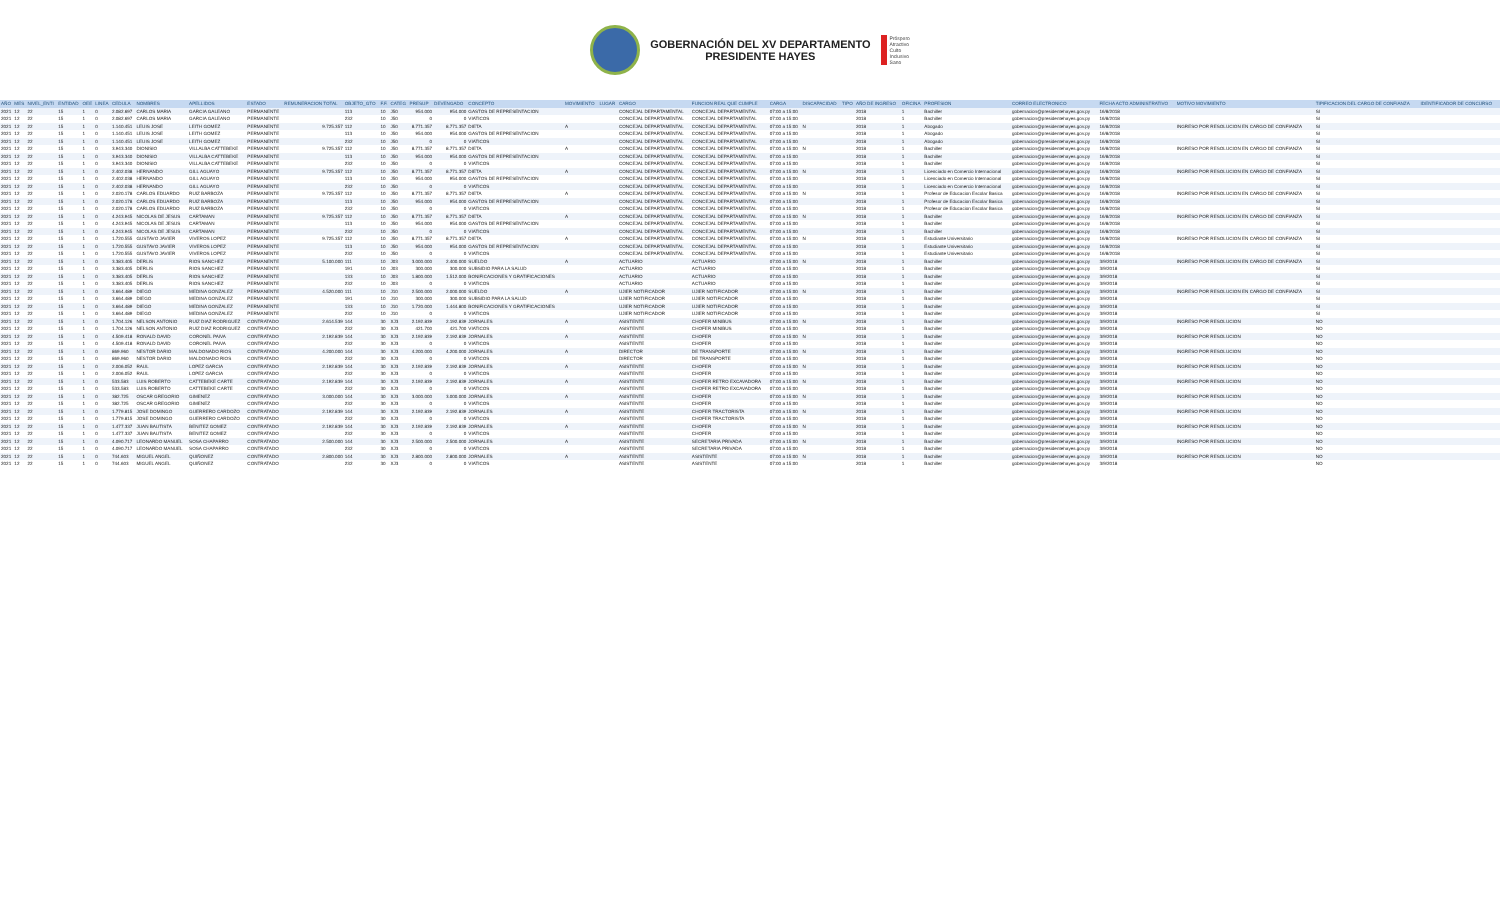GOBERNACIÓN DEL XV DEPARTAMENTO
PRESIDENTE HAYES
Próspero
Atractivo
Culto
Inclusivo
Sano
| AÑO | MES | NIVEL_ENTI | ENTIDAD | OEE | LINEA | CEDULA | NOMBRES | APELLIDOS | ESTADO | REMUNERACION TOTAL | OBJETO_GTO | F.F. | CATEG | PRESUP | DEVENGADO | CONCEPTO | MOVIMIENTO | LUGAR | CARGO | FUNCION REAL QUE CUMPLE | CARGA | DISCAPACIDAD | TIPO | AÑO DE INGRESO | OFICINA | PROFESION | CORREO ELECTRONICO | FECHA ACTO ADMINISTRATIVO | MOTIVO MOVIMIENTO | TIPIFICACION DEL CARGO DE CONFIANZA | IDENTIFICADOR DE CONCURSO |
| --- | --- | --- | --- | --- | --- | --- | --- | --- | --- | --- | --- | --- | --- | --- | --- | --- | --- | --- | --- | --- | --- | --- | --- | --- | --- | --- | --- | --- | --- | --- | --- |
| 2021 | 12 | 22 | 15 | 1 | 0 | 2.082.697 | CARLOS MARIA | GARCIA GALEANO | PERMANENTE | | 113 | 10 | J50 | 954.000 | 954.000 | GASTOS DE REPRESENTACION | | | CONCEJAL DEPARTAMENTAL | CONCEJAL DEPARTAMENTAL | 07:00 a 15:00 | | | 2018 | 1 | Bachiller | gobernacion@presidentehayes.gov.py | 16/8/2018 | | SI | |
| 2021 | 12 | 22 | 15 | 1 | 0 | 2.082.697 | CARLOS MARIA | GARCIA GALEANO | PERMANENTE | | 232 | 10 | J50 | 0 | 0 | VIATICOS | | | CONCEJAL DEPARTAMENTAL | CONCEJAL DEPARTAMENTAL | 07:00 a 15:00 | | | 2018 | 1 | Bachiller | gobernacion@presidentehayes.gov.py | 16/8/2018 | | SI | |
| 2021 | 12 | 22 | 15 | 1 | 0 | 1.140.451 | LEUIS JOSE | LEITH GOMEZ | PERMANENTE | 9.725.357 | 112 | 10 | J50 | 8.771.357 | 8.771.357 | DIETA | A | | CONCEJAL DEPARTAMENTAL | CONCEJAL DEPARTAMENTAL | 07:00 a 15:00 | N | | 2018 | 1 | Abogado | gobernacion@presidentehayes.gov.py | 16/8/2018 | INGRESO POR RESOLUCION EN CARGO DE CONFIANZA | SI | |
| 2021 | 12 | 22 | 15 | 1 | 0 | 1.140.451 | LEUIS JOSE | LEITH GOMEZ | PERMANENTE | | 113 | 10 | J50 | 954.000 | 954.000 | GASTOS DE REPRESENTACION | | | CONCEJAL DEPARTAMENTAL | CONCEJAL DEPARTAMENTAL | 07:00 a 15:00 | | | 2018 | 1 | Abogado | gobernacion@presidentehayes.gov.py | 16/8/2018 | | SI | |
| 2021 | 12 | 22 | 15 | 1 | 0 | 1.140.451 | LEUIS JOSE | LEITH GOMEZ | PERMANENTE | | 232 | 10 | J50 | 0 | 0 | VIATICOS | | | CONCEJAL DEPARTAMENTAL | CONCEJAL DEPARTAMENTAL | 07:00 a 15:00 | | | 2018 | 1 | Abogado | gobernacion@presidentehayes.gov.py | 16/8/2018 | | SI | |
| 2021 | 12 | 22 | 15 | 1 | 0 | 3.943.340 | DIONISIO | VILLALBA CATTEBEKE | PERMANENTE | 9.725.357 | 112 | 10 | J50 | 8.771.357 | 8.771.357 | DIETA | A | | CONCEJAL DEPARTAMENTAL | CONCEJAL DEPARTAMENTAL | 07:00 a 15:00 | N | | 2018 | 1 | Bachiller | gobernacion@presidentehayes.gov.py | 16/8/2018 | INGRESO POR RESOLUCION EN CARGO DE CONFIANZA | SI | |
| 2021 | 12 | 22 | 15 | 1 | 0 | 3.943.340 | DIONISIO | VILLALBA CATTEBEKE | PERMANENTE | | 113 | 10 | J50 | 954.000 | 954.000 | GASTOS DE REPRESENTACION | | | CONCEJAL DEPARTAMENTAL | CONCEJAL DEPARTAMENTAL | 07:00 a 15:00 | | | 2018 | 1 | Bachiller | gobernacion@presidentehayes.gov.py | 16/8/2018 | | SI | |
| 2021 | 12 | 22 | 15 | 1 | 0 | 3.943.340 | DIONISIO | VILLALBA CATTEBEKE | PERMANENTE | | 232 | 10 | J50 | 0 | 0 | VIATICOS | | | CONCEJAL DEPARTAMENTAL | CONCEJAL DEPARTAMENTAL | 07:00 a 15:00 | | | 2018 | 1 | Bachiller | gobernacion@presidentehayes.gov.py | 16/8/2018 | | SI | |
| 2021 | 12 | 22 | 15 | 1 | 0 | 2.402.038 | HERNANDO | GILL AGUAYO | PERMANENTE | 9.725.357 | 112 | 10 | J50 | 8.771.357 | 8.771.357 | DIETA | A | | CONCEJAL DEPARTAMENTAL | CONCEJAL DEPARTAMENTAL | 07:00 a 15:00 | N | | 2018 | 1 | Licenciado en Comercio Internacional | gobernacion@presidentehayes.gov.py | 16/8/2018 | INGRESO POR RESOLUCION EN CARGO DE CONFIANZA | SI | |
| 2021 | 12 | 22 | 15 | 1 | 0 | 2.402.038 | HERNANDO | GILL AGUAYO | PERMANENTE | | 113 | 10 | J50 | 954.000 | 954.000 | GASTOS DE REPRESENTACION | | | CONCEJAL DEPARTAMENTAL | CONCEJAL DEPARTAMENTAL | 07:00 a 15:00 | | | 2018 | 1 | Licenciado en Comercio Internacional | gobernacion@presidentehayes.gov.py | 16/8/2018 | | SI | |
| 2021 | 12 | 22 | 15 | 1 | 0 | 2.402.038 | HERNANDO | GILL AGUAYO | PERMANENTE | | 232 | 10 | J50 | 0 | 0 | VIATICOS | | | CONCEJAL DEPARTAMENTAL | CONCEJAL DEPARTAMENTAL | 07:00 a 15:00 | | | 2018 | 1 | Licenciado en Comercio Internacional | gobernacion@presidentehayes.gov.py | 16/8/2018 | | SI | |
| 2021 | 12 | 22 | 15 | 1 | 0 | 2.020.178 | CARLOS EDUARDO | RUIZ BARBOZA | PERMANENTE | 9.725.357 | 112 | 10 | J50 | 8.771.357 | 8.771.357 | DIETA | A | | CONCEJAL DEPARTAMENTAL | CONCEJAL DEPARTAMENTAL | 07:00 a 15:00 | N | | 2018 | 1 | Profesor de Educacion Escolar Basica | gobernacion@presidentehayes.gov.py | 16/8/2018 | INGRESO POR RESOLUCION EN CARGO DE CONFIANZA | SI | |
| 2021 | 12 | 22 | 15 | 1 | 0 | 2.020.178 | CARLOS EDUARDO | RUIZ BARBOZA | PERMANENTE | | 113 | 10 | J50 | 954.000 | 954.000 | GASTOS DE REPRESENTACION | | | CONCEJAL DEPARTAMENTAL | CONCEJAL DEPARTAMENTAL | 07:00 a 15:00 | | | 2018 | 1 | Profesor de Educacion Escolar Basica | gobernacion@presidentehayes.gov.py | 16/8/2018 | | SI | |
| 2021 | 12 | 22 | 15 | 1 | 0 | 2.020.178 | CARLOS EDUARDO | RUIZ BARBOZA | PERMANENTE | | 232 | 10 | J50 | 0 | 0 | VIATICOS | | | CONCEJAL DEPARTAMENTAL | CONCEJAL DEPARTAMENTAL | 07:00 a 15:00 | | | 2018 | 1 | Profesor de Educacion Escolar Basica | gobernacion@presidentehayes.gov.py | 16/8/2018 | | SI | |
| 2021 | 12 | 22 | 15 | 1 | 0 | 4.243.945 | NICOLAS DE JESUS | CARTAMAN | PERMANENTE | 9.725.357 | 112 | 10 | J50 | 8.771.357 | 8.771.357 | DIETA | A | | CONCEJAL DEPARTAMENTAL | CONCEJAL DEPARTAMENTAL | 07:00 a 15:00 | N | | 2018 | 1 | Bachiller | gobernacion@presidentehayes.gov.py | 16/8/2018 | INGRESO POR RESOLUCION EN CARGO DE CONFIANZA | SI | |
| 2021 | 12 | 22 | 15 | 1 | 0 | 4.243.945 | NICOLAS DE JESUS | CARTAMAN | PERMANENTE | | 113 | 10 | J50 | 954.000 | 954.000 | GASTOS DE REPRESENTACION | | | CONCEJAL DEPARTAMENTAL | CONCEJAL DEPARTAMENTAL | 07:00 a 15:00 | | | 2018 | 1 | Bachiller | gobernacion@presidentehayes.gov.py | 16/8/2018 | | SI | |
| 2021 | 12 | 22 | 15 | 1 | 0 | 4.243.945 | NICOLAS DE JESUS | CARTAMAN | PERMANENTE | | 232 | 10 | J50 | 0 | 0 | VIATICOS | | | CONCEJAL DEPARTAMENTAL | CONCEJAL DEPARTAMENTAL | 07:00 a 15:00 | | | 2018 | 1 | Bachiller | gobernacion@presidentehayes.gov.py | 16/8/2018 | | SI | |
| 2021 | 12 | 22 | 15 | 1 | 0 | 1.720.555 | GUSTAVO JAVIER | VIVEROS LOPEZ | PERMANENTE | 9.725.357 | 112 | 10 | J50 | 8.771.357 | 8.771.357 | DIETA | A | | CONCEJAL DEPARTAMENTAL | CONCEJAL DEPARTAMENTAL | 07:00 a 15:00 | N | | 2018 | 1 | Estudiante Universitario | gobernacion@presidentehayes.gov.py | 16/8/2018 | INGRESO POR RESOLUCION EN CARGO DE CONFIANZA | SI | |
| 2021 | 12 | 22 | 15 | 1 | 0 | 1.720.555 | GUSTAVO JAVIER | VIVEROS LOPEZ | PERMANENTE | | 113 | 10 | J50 | 954.000 | 954.000 | GASTOS DE REPRESENTACION | | | CONCEJAL DEPARTAMENTAL | CONCEJAL DEPARTAMENTAL | 07:00 a 15:00 | | | 2018 | 1 | Estudiante Universitario | gobernacion@presidentehayes.gov.py | 16/8/2018 | | SI | |
| 2021 | 12 | 22 | 15 | 1 | 0 | 1.720.555 | GUSTAVO JAVIER | VIVEROS LOPEZ | PERMANENTE | | 232 | 10 | J50 | 0 | 0 | VIATICOS | | | CONCEJAL DEPARTAMENTAL | CONCEJAL DEPARTAMENTAL | 07:00 a 15:00 | | | 2018 | 1 | Estudiante Universitario | gobernacion@presidentehayes.gov.py | 16/8/2018 | | SI | |
| 2021 | 12 | 22 | 15 | 1 | 0 | 3.383.405 | DERLIS | RIOS SANCHEZ | PERMANENTE | 5.100.000 | 111 | 10 | J03 | 3.000.000 | 2.400.000 | SUELDO | A | | ACTUARIO | ACTUARIO | 07:00 a 15:00 | N | | 2018 | 1 | Bachiller | gobernacion@presidentehayes.gov.py | 3/9/2018 | INGRESO POR RESOLUCION EN CARGO DE CONFIANZA | SI | |
| 2021 | 12 | 22 | 15 | 1 | 0 | 3.383.405 | DERLIS | RIOS SANCHEZ | PERMANENTE | | 191 | 10 | J03 | 300.000 | 300.000 | SUBSIDIO PARA LA SALUD | | | ACTUARIO | ACTUARIO | 07:00 a 15:00 | | | 2018 | 1 | Bachiller | gobernacion@presidentehayes.gov.py | 3/9/2018 | | SI | |
| 2021 | 12 | 22 | 15 | 1 | 0 | 3.383.405 | DERLIS | RIOS SANCHEZ | PERMANENTE | | 133 | 10 | J03 | 1.800.000 | 1.512.000 | BONIFICACIONES Y GRATIFICACIONES | | | ACTUARIO | ACTUARIO | 07:00 a 15:00 | | | 2018 | 1 | Bachiller | gobernacion@presidentehayes.gov.py | 3/9/2018 | | SI | |
| 2021 | 12 | 22 | 15 | 1 | 0 | 3.383.405 | DERLIS | RIOS SANCHEZ | PERMANENTE | | 232 | 10 | J03 | 0 | 0 | VIATICOS | | | ACTUARIO | ACTUARIO | 07:00 a 15:00 | | | 2018 | 1 | Bachiller | gobernacion@presidentehayes.gov.py | 3/9/2018 | | SI | |
| 2021 | 12 | 22 | 15 | 1 | 0 | 3.664.489 | DIEGO | MEDINA GONZALEZ | PERMANENTE | 4.520.000 | 111 | 10 | J10 | 2.500.000 | 2.000.000 | SUELDO | A | | UJIER NOTIFICADOR | UJIER NOTIFICADOR | 07:00 a 15:00 | N | | 2018 | 1 | Bachiller | gobernacion@presidentehayes.gov.py | 3/9/2018 | INGRESO POR RESOLUCION EN CARGO DE CONFIANZA | SI | |
| 2021 | 12 | 22 | 15 | 1 | 0 | 3.664.489 | DIEGO | MEDINA GONZALEZ | PERMANENTE | | 191 | 10 | J10 | 300.000 | 300.000 | SUBSIDIO PARA LA SALUD | | | UJIER NOTIFICADOR | UJIER NOTIFICADOR | 07:00 a 15:00 | | | 2018 | 1 | Bachiller | gobernacion@presidentehayes.gov.py | 3/9/2018 | | SI | |
| 2021 | 12 | 22 | 15 | 1 | 0 | 3.664.489 | DIEGO | MEDINA GONZALEZ | PERMANENTE | | 133 | 10 | J10 | 1.720.000 | 1.444.800 | BONIFICACIONES Y GRATIFICACIONES | | | UJIER NOTIFICADOR | UJIER NOTIFICADOR | 07:00 a 15:00 | | | 2018 | 1 | Bachiller | gobernacion@presidentehayes.gov.py | 3/9/2018 | | SI | |
| 2021 | 12 | 22 | 15 | 1 | 0 | 3.664.489 | DIEGO | MEDINA GONZALEZ | PERMANENTE | | 232 | 10 | J10 | 0 | 0 | VIATICOS | | | UJIER NOTIFICADOR | UJIER NOTIFICADOR | 07:00 a 15:00 | | | 2018 | 1 | Bachiller | gobernacion@presidentehayes.gov.py | 3/9/2018 | | SI | |
| 2021 | 12 | 22 | 15 | 1 | 0 | 1.704.126 | NELSON ANTONIO | RUIZ DIAZ RODRIGUEZ | CONTRATADO | 2.614.539 | 144 | 30 | XJ3 | 2.192.839 | 2.192.839 | JORNALES | A | | ASISTENTE | CHOFER MINIBUS | 07:00 a 15:00 | N | | 2018 | 1 | Bachiller | gobernacion@presidentehayes.gov.py | 3/9/2018 | INGRESO POR RESOLUCION | NO | |
| 2021 | 12 | 22 | 15 | 1 | 0 | 1.704.126 | NELSON ANTONIO | RUIZ DIAZ RODRIGUEZ | CONTRATADO | | 232 | 30 | XJ3 | 421.700 | 421.700 | VIATICOS | | | ASISTENTE | CHOFER MINIBUS | 07:00 a 15:00 | | | 2018 | 1 | Bachiller | gobernacion@presidentehayes.gov.py | 3/9/2018 | | NO | |
| 2021 | 12 | 22 | 15 | 1 | 0 | 4.509.418 | RONALD DAVID | CORONEL PAIVA | CONTRATADO | 2.192.839 | 144 | 30 | XJ3 | 2.192.839 | 2.192.839 | JORNALES | A | | ASISTENTE | CHOFER | 07:00 a 15:00 | N | | 2018 | 1 | Bachiller | gobernacion@presidentehayes.gov.py | 3/9/2018 | INGRESO POR RESOLUCION | NO | |
| 2021 | 12 | 22 | 15 | 1 | 0 | 4.509.418 | RONALD DAVID | CORONEL PAIVA | CONTRATADO | | 232 | 30 | XJ3 | 0 | 0 | VIATICOS | | | ASISTENTE | CHOFER | 07:00 a 15:00 | | | 2018 | 1 | Bachiller | gobernacion@presidentehayes.gov.py | 3/9/2018 | | NO | |
| 2021 | 12 | 22 | 15 | 1 | 0 | 869.960 | NESTOR DARIO | MALDONADO RIOS | CONTRATADO | 4.200.000 | 144 | 30 | XJ3 | 4.200.000 | 4.200.000 | JORNALES | A | | DIRECTOR | DE TRANSPORTE | 07:00 a 15:00 | N | | 2018 | 1 | Bachiller | gobernacion@presidentehayes.gov.py | 3/9/2018 | INGRESO POR RESOLUCION | NO | |
| 2021 | 12 | 22 | 15 | 1 | 0 | 869.960 | NESTOR DARIO | MALDONADO RIOS | CONTRATADO | | 232 | 30 | XJ3 | 0 | 0 | VIATICOS | | | DIRECTOR | DE TRANSPORTE | 07:00 a 15:00 | | | 2018 | 1 | Bachiller | gobernacion@presidentehayes.gov.py | 3/9/2018 | | NO | |
| 2021 | 12 | 22 | 15 | 1 | 0 | 2.006.052 | RAUL | LOPEZ GARCIA | CONTRATADO | 2.192.839 | 144 | 30 | XJ3 | 2.192.839 | 2.192.839 | JORNALES | A | | ASISTENTE | CHOFER | 07:00 a 15:00 | N | | 2018 | 1 | Bachiller | gobernacion@presidentehayes.gov.py | 3/9/2018 | INGRESO POR RESOLUCION | NO | |
| 2021 | 12 | 22 | 15 | 1 | 0 | 2.006.052 | RAUL | LOPEZ GARCIA | CONTRATADO | | 232 | 30 | XJ3 | 0 | 0 | VIATICOS | | | ASISTENTE | CHOFER | 07:00 a 15:00 | | | 2018 | 1 | Bachiller | gobernacion@presidentehayes.gov.py | 3/9/2018 | | NO | |
| 2021 | 12 | 22 | 15 | 1 | 0 | 533.583 | LUIS ROBERTO | CATTEBEKE CARTE | CONTRATADO | 2.192.839 | 144 | 30 | XJ3 | 2.192.839 | 2.192.839 | JORNALES | A | | ASISTENTE | CHOFER RETRO EXCAVADORA | 07:00 a 15:00 | N | | 2018 | 1 | Bachiller | gobernacion@presidentehayes.gov.py | 3/9/2018 | INGRESO POR RESOLUCION | NO | |
| 2021 | 12 | 22 | 15 | 1 | 0 | 533.583 | LUIS ROBERTO | CATTEBEKE CARTE | CONTRATADO | | 232 | 30 | XJ3 | 0 | 0 | VIATICOS | | | ASISTENTE | CHOFER RETRO EXCAVADORA | 07:00 a 15:00 | | | 2018 | 1 | Bachiller | gobernacion@presidentehayes.gov.py | 3/9/2018 | | NO | |
| 2021 | 12 | 22 | 15 | 1 | 0 | 382.725 | OSCAR GREGORIO | GIMENEZ | CONTRATADO | 3.000.000 | 144 | 30 | XJ3 | 3.000.000 | 3.000.000 | JORNALES | A | | ASISTENTE | CHOFER | 07:00 a 15:00 | N | | 2018 | 1 | Bachiller | gobernacion@presidentehayes.gov.py | 3/9/2018 | INGRESO POR RESOLUCION | NO | |
| 2021 | 12 | 22 | 15 | 1 | 0 | 382.725 | OSCAR GREGORIO | GIMENEZ | CONTRATADO | | 232 | 30 | XJ3 | 0 | 0 | VIATICOS | | | ASISTENTE | CHOFER | 07:00 a 15:00 | | | 2018 | 1 | Bachiller | gobernacion@presidentehayes.gov.py | 3/9/2018 | | NO | |
| 2021 | 12 | 22 | 15 | 1 | 0 | 1.779.815 | JOSE DOMINGO | GUERRERO CARDOZO | CONTRATADO | 2.192.839 | 144 | 30 | XJ3 | 2.192.839 | 2.192.839 | JORNALES | A | | ASISTENTE | CHOFER TRACTORISTA | 07:00 a 15:00 | N | | 2018 | 1 | Bachiller | gobernacion@presidentehayes.gov.py | 3/9/2018 | INGRESO POR RESOLUCION | NO | |
| 2021 | 12 | 22 | 15 | 1 | 0 | 1.779.815 | JOSE DOMINGO | GUERRERO CARDOZO | CONTRATADO | | 232 | 30 | XJ3 | 0 | 0 | VIATICOS | | | ASISTENTE | CHOFER TRACTORISTA | 07:00 a 15:00 | | | 2018 | 1 | Bachiller | gobernacion@presidentehayes.gov.py | 3/9/2018 | | NO | |
| 2021 | 12 | 22 | 15 | 1 | 0 | 1.477.337 | JUAN BAUTISTA | BENITEZ GOMEZ | CONTRATADO | 2.192.839 | 144 | 30 | XJ3 | 2.192.839 | 2.192.839 | JORNALES | A | | ASISTENTE | CHOFER | 07:00 a 15:00 | N | | 2018 | 1 | Bachiller | gobernacion@presidentehayes.gov.py | 3/9/2018 | INGRESO POR RESOLUCION | NO | |
| 2021 | 12 | 22 | 15 | 1 | 0 | 1.477.337 | JUAN BAUTISTA | BENITEZ GOMEZ | CONTRATADO | | 232 | 30 | XJ3 | 0 | 0 | VIATICOS | | | ASISTENTE | CHOFER | 07:00 a 15:00 | | | 2018 | 1 | Bachiller | gobernacion@presidentehayes.gov.py | 3/9/2018 | | NO | |
| 2021 | 12 | 22 | 15 | 1 | 0 | 4.090.717 | LEONARDO MANUEL | SOSA CHAPARRO | CONTRATADO | 2.500.000 | 144 | 30 | XJ3 | 2.500.000 | 2.500.000 | JORNALES | A | | ASISTENTE | SECRETARIA PRIVADA | 07:00 a 15:00 | N | | 2018 | 1 | Bachiller | gobernacion@presidentehayes.gov.py | 3/9/2018 | INGRESO POR RESOLUCION | NO | |
| 2021 | 12 | 22 | 15 | 1 | 0 | 4.090.717 | LEONARDO MANUEL | SOSA CHAPARRO | CONTRATADO | | 232 | 30 | XJ3 | 0 | 0 | VIATICOS | | | ASISTENTE | SECRETARIA PRIVADA | 07:00 a 15:00 | | | 2018 | 1 | Bachiller | gobernacion@presidentehayes.gov.py | 3/9/2018 | | NO | |
| 2021 | 12 | 22 | 15 | 1 | 0 | 744.603 | MIGUEL ANGEL | QUIÑONEZ | CONTRATADO | 2.800.000 | 144 | 30 | XJ3 | 2.800.000 | 2.800.000 | JORNALES | A | | ASISTENTE | ASISTENTE | 07:00 a 15:00 | N | | 2018 | 1 | Bachiller | gobernacion@presidentehayes.gov.py | 3/9/2018 | INGRESO POR RESOLUCION | NO | |
| 2021 | 12 | 22 | 15 | 1 | 0 | 744.603 | MIGUEL ANGEL | QUIÑONEZ | CONTRATADO | | 232 | 30 | XJ3 | 0 | 0 | VIATICOS | | | ASISTENTE | ASISTENTE | 07:00 a 15:00 | | | 2018 | 1 | Bachiller | gobernacion@presidentehayes.gov.py | 3/9/2018 | | NO | |